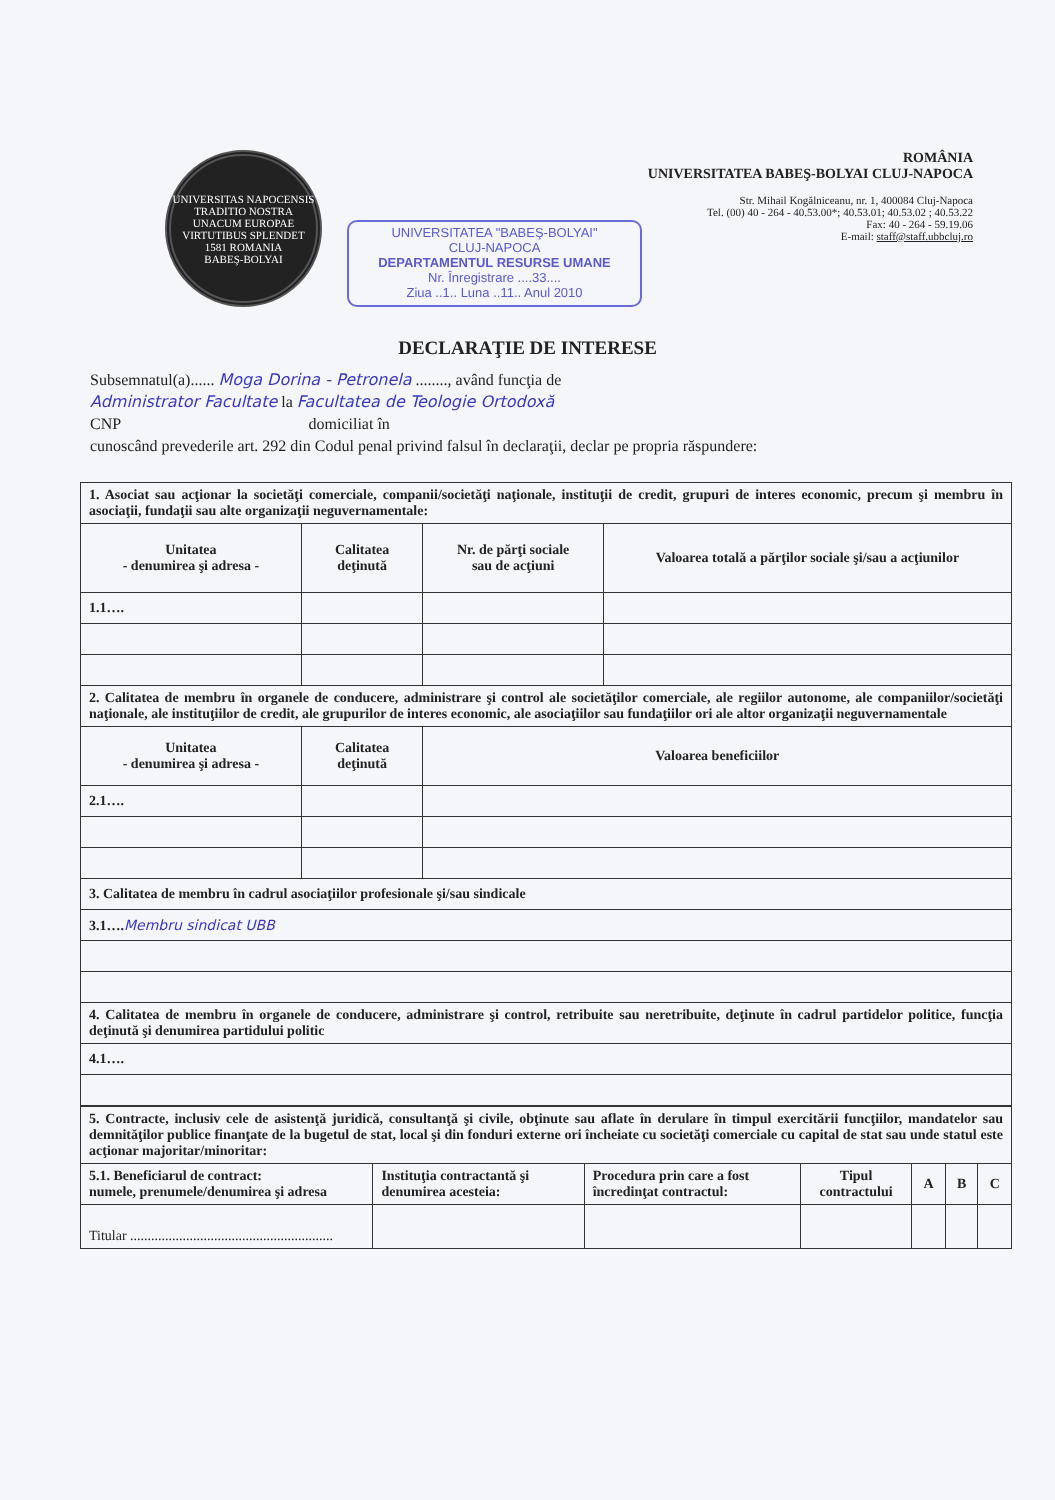UNIVERSITAS NAPOCENSIS
TRADITIO NOSTRA UNACUM EUROPAE VIRTUTIBUS SPLENDET
1581 ROMANIA
BABEŞ-BOLYAI
UNIVERSITATEA "BABEŞ-BOLYAI"
CLUJ-NAPOCA
DEPARTAMENTUL RESURSE UMANE
Nr. Înregistrare ....33....
Ziua ..1.. Luna ..11.. Anul 2010
ROMÂNIA
UNIVERSITATEA BABEŞ-BOLYAI CLUJ-NAPOCA
Str. Mihail Kogălniceanu, nr. 1, 400084 Cluj-Napoca
Tel. (00) 40 - 264 - 40.53.00*; 40.53.01; 40.53.02 ; 40.53.22
Fax: 40 - 264 - 59.19.06
E-mail: staff@staff.ubbcluj.ro
DECLARAŢIE DE INTERESE
Subsemnatul(a)...... Moga Dorina - Petronela ........, având funcţia de
Administrator Facultate la Facultatea de Teologie Ortodoxă
CNP domiciliat în
cunoscând prevederile art. 292 din Codul penal privind falsul în declaraţii, declar pe propria răspundere:
| 1. Asociat sau acţionar la societăţi comerciale, companii/societăţi naţionale, instituţii de credit, grupuri de interes economic, precum şi membru în asociaţii, fundaţii sau alte organizaţii neguvernamentale: | | | |
| Unitatea - denumirea şi adresa - | Calitatea deţinută | Nr. de părţi sociale sau de acţiuni | Valoarea totală a părţilor sociale şi/sau a acţiunilor |
| 1.1…. | | | |
| 2. Calitatea de membru în organele de conducere, administrare şi control ale societăţilor comerciale, ale regiilor autonome, ale companiilor/societăţi naţionale, ale instituţiilor de credit, ale grupurilor de interes economic, ale asociaţiilor sau fundaţiilor ori ale altor organizaţii neguvernamentale | | | |
| Unitatea - denumirea şi adresa - | Calitatea deţinută | Valoarea beneficiilor | |
| 2.1…. | | | |
| 3. Calitatea de membru în cadrul asociaţiilor profesionale şi/sau sindicale | | | |
| 3.1…. Membru sindicat UBB | | | |
| 4. Calitatea de membru în organele de conducere, administrare şi control, retribuite sau neretribuite, deţinute în cadrul partidelor politice, funcţia deţinută şi denumirea partidului politic | | | |
| 4.1…. | | | |
| 5. Contracte, inclusiv cele de asistenţă juridică, consultanţă şi civile, obţinute sau aflate în derulare în timpul exercitării funcţiilor, mandatelor sau demnităţilor publice finanţate de la bugetul de stat, local şi din fonduri externe ori încheiate cu societăţi comerciale cu capital de stat sau unde statul este acţionar majoritar/minoritar: | | | | | | |
| 5.1. Beneficiarul de contract: numele, prenumele/denumirea şi adresa | Instituţia contractantă şi denumirea acesteia: | Procedura prin care a fost încredinţat contractul: | Tipul contractului | A | B | C |
| Titular .......................................................... | | | | | | |